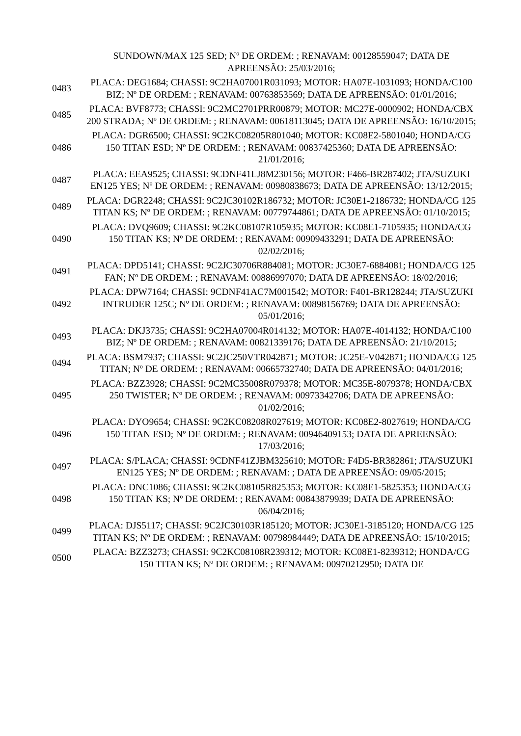| | SUNDOWN/MAX 125 SED; Nº DE ORDEM: ; RENAVAM: 00128559047; DATA DE APREENSÃO: 25/03/2016; |
| 0483 | PLACA: DEG1684; CHASSI: 9C2HA07001R031093; MOTOR: HA07E-1031093; HONDA/C100 BIZ; Nº DE ORDEM: ; RENAVAM: 00763853569; DATA DE APREENSÃO: 01/01/2016; |
| 0485 | PLACA: BVF8773; CHASSI: 9C2MC2701PRR00879; MOTOR: MC27E-0000902; HONDA/CBX 200 STRADA; Nº DE ORDEM: ; RENAVAM: 00618113045; DATA DE APREENSÃO: 16/10/2015; |
| 0486 | PLACA: DGR6500; CHASSI: 9C2KC08205R801040; MOTOR: KC08E2-5801040; HONDA/CG 150 TITAN ESD; Nº DE ORDEM: ; RENAVAM: 00837425360; DATA DE APREENSÃO: 21/01/2016; |
| 0487 | PLACA: EEA9525; CHASSI: 9CDNF41LJ8M230156; MOTOR: F466-BR287402; JTA/SUZUKI EN125 YES; Nº DE ORDEM: ; RENAVAM: 00980838673; DATA DE APREENSÃO: 13/12/2015; |
| 0489 | PLACA: DGR2248; CHASSI: 9C2JC30102R186732; MOTOR: JC30E1-2186732; HONDA/CG 125 TITAN KS; Nº DE ORDEM: ; RENAVAM: 00779744861; DATA DE APREENSÃO: 01/10/2015; |
| 0490 | PLACA: DVQ9609; CHASSI: 9C2KC08107R105935; MOTOR: KC08E1-7105935; HONDA/CG 150 TITAN KS; Nº DE ORDEM: ; RENAVAM: 00909433291; DATA DE APREENSÃO: 02/02/2016; |
| 0491 | PLACA: DPD5141; CHASSI: 9C2JC30706R884081; MOTOR: JC30E7-6884081; HONDA/CG 125 FAN; Nº DE ORDEM: ; RENAVAM: 00886997070; DATA DE APREENSÃO: 18/02/2016; |
| 0492 | PLACA: DPW7164; CHASSI: 9CDNF41AC7M001542; MOTOR: F401-BR128244; JTA/SUZUKI INTRUDER 125C; Nº DE ORDEM: ; RENAVAM: 00898156769; DATA DE APREENSÃO: 05/01/2016; |
| 0493 | PLACA: DKJ3735; CHASSI: 9C2HA07004R014132; MOTOR: HA07E-4014132; HONDA/C100 BIZ; Nº DE ORDEM: ; RENAVAM: 00821339176; DATA DE APREENSÃO: 21/10/2015; |
| 0494 | PLACA: BSM7937; CHASSI: 9C2JC250VTR042871; MOTOR: JC25E-V042871; HONDA/CG 125 TITAN; Nº DE ORDEM: ; RENAVAM: 00665732740; DATA DE APREENSÃO: 04/01/2016; |
| 0495 | PLACA: BZZ3928; CHASSI: 9C2MC35008R079378; MOTOR: MC35E-8079378; HONDA/CBX 250 TWISTER; Nº DE ORDEM: ; RENAVAM: 00973342706; DATA DE APREENSÃO: 01/02/2016; |
| 0496 | PLACA: DYO9654; CHASSI: 9C2KC08208R027619; MOTOR: KC08E2-8027619; HONDA/CG 150 TITAN ESD; Nº DE ORDEM: ; RENAVAM: 00946409153; DATA DE APREENSÃO: 17/03/2016; |
| 0497 | PLACA: S/PLACA; CHASSI: 9CDNF41ZJBM325610; MOTOR: F4D5-BR382861; JTA/SUZUKI EN125 YES; Nº DE ORDEM: ; RENAVAM: ; DATA DE APREENSÃO: 09/05/2015; |
| 0498 | PLACA: DNC1086; CHASSI: 9C2KC08105R825353; MOTOR: KC08E1-5825353; HONDA/CG 150 TITAN KS; Nº DE ORDEM: ; RENAVAM: 00843879939; DATA DE APREENSÃO: 06/04/2016; |
| 0499 | PLACA: DJS5117; CHASSI: 9C2JC30103R185120; MOTOR: JC30E1-3185120; HONDA/CG 125 TITAN KS; Nº DE ORDEM: ; RENAVAM: 00798984449; DATA DE APREENSÃO: 15/10/2015; |
| 0500 | PLACA: BZZ3273; CHASSI: 9C2KC08108R239312; MOTOR: KC08E1-8239312; HONDA/CG 150 TITAN KS; Nº DE ORDEM: ; RENAVAM: 00970212950; DATA DE |